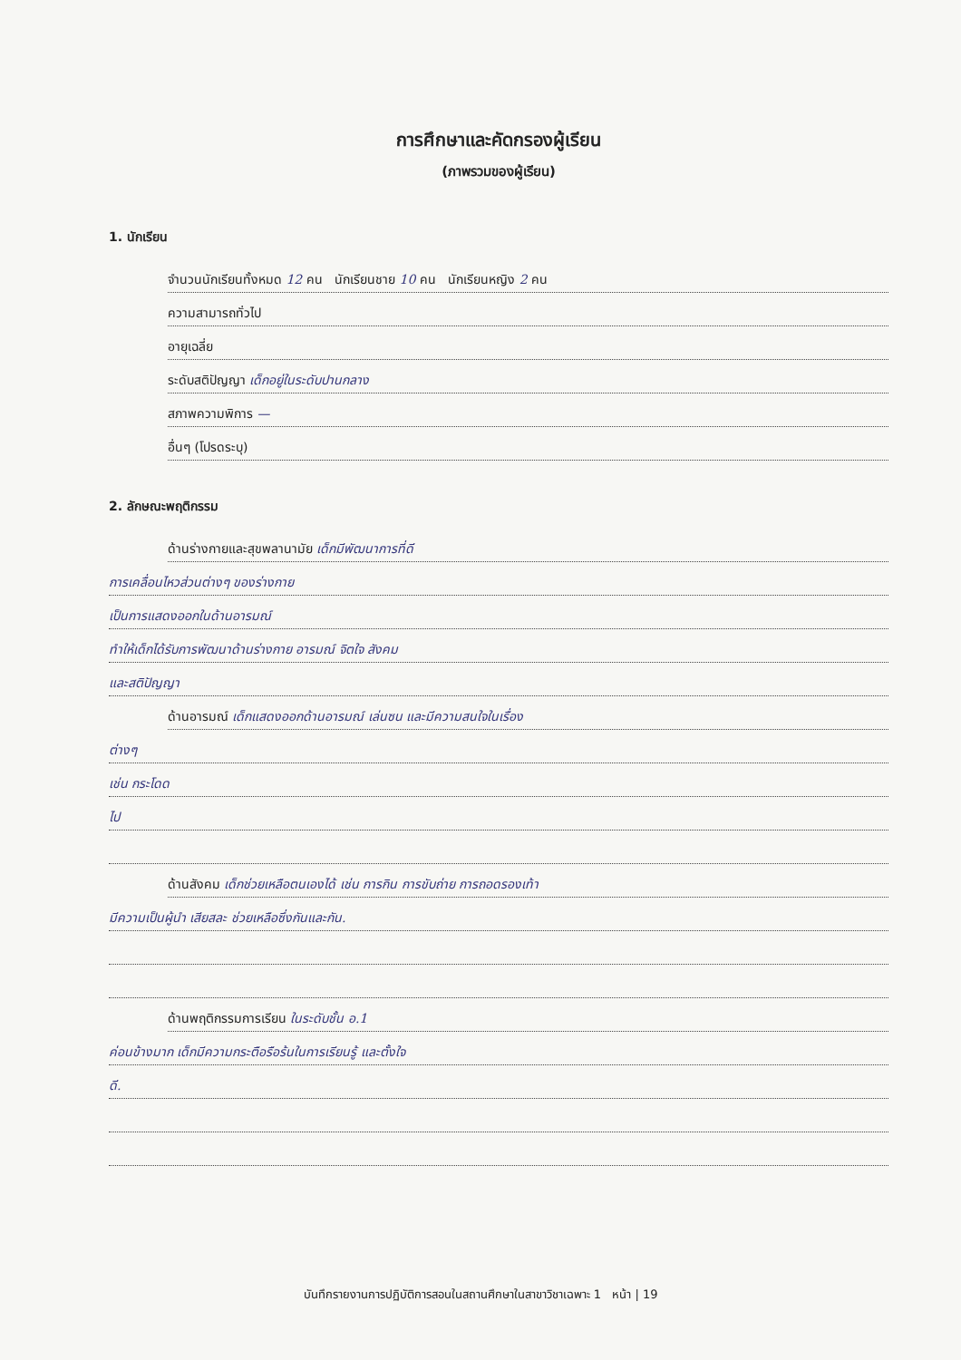การศึกษาและคัดกรองผู้เรียน
(ภาพรวมของผู้เรียน)
1. นักเรียน
จำนวนนักเรียนทั้งหมด 12 คน นักเรียนชาย 10 คน นักเรียนหญิง 2 คน
ความสามารถทั่วไป
อายุเฉลี่ย
ระดับสติปัญญา เด็กอยู่ในระดับปานกลาง
สภาพความพิการ —
อื่นๆ (โปรดระบุ)
2. ลักษณะพฤติกรรม
ด้านร่างกายและสุขพลานามัย เด็กมีพัฒนาการที่ดี
การเคลื่อนไหวส่วนต่างๆ ของร่างกาย
เป็นการแสดงออกในด้านอารมณ์
ทำให้เด็กได้รับการพัฒนาด้านร่างกาย อารมณ์ จิตใจ สังคม
และสติปัญญา
ด้านอารมณ์ เด็กแสดงออกด้านอารมณ์ เล่นซน และมีความสนใจในเรื่อง
ต่างๆ
เช่น กระโดด
ไป
ด้านสังคม เด็กช่วยเหลือตนเองได้ เช่น การกิน การขับถ่าย การถอดรองเท้า
มีความเป็นผู้นำ เสียสละ ช่วยเหลือซึ่งกันและกัน.
ด้านพฤติกรรมการเรียน ในระดับชั้น อ.1
ค่อนข้างมาก เด็กมีความกระตือรือร้นในการเรียนรู้ และตั้งใจ
ดี.
บันทึกรายงานการปฏิบัติการสอนในสถานศึกษาในสาขาวิชาเฉพาะ 1 หน้า | 19